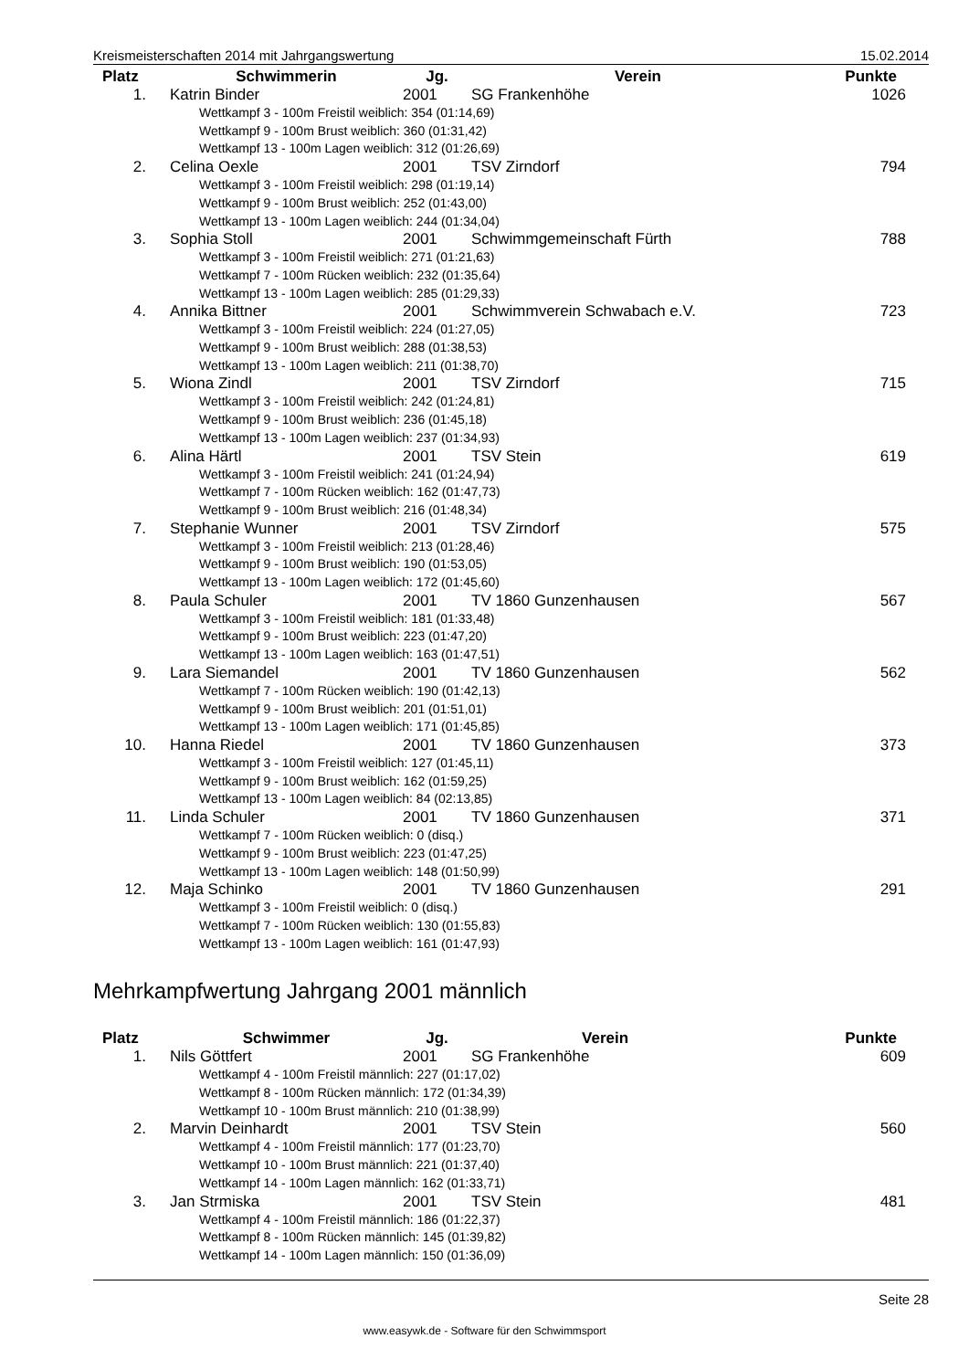Kreismeisterschaften 2014 mit Jahrgangswertung 15.02.2014
| Platz | Schwimmerin | Jg. | Verein | Punkte |
| --- | --- | --- | --- | --- |
| 1. | Katrin Binder | 2001 | SG Frankenhöhe | 1026 |
| Wettkampf 3 - 100m Freistil weiblich: 354 (01:14,69) Wettkampf 9 - 100m Brust weiblich: 360 (01:31,42) Wettkampf 13 - 100m Lagen weiblich: 312 (01:26,69) | | | | |
| 2. | Celina Oexle | 2001 | TSV Zirndorf | 794 |
| Wettkampf 3 - 100m Freistil weiblich: 298 (01:19,14) Wettkampf 9 - 100m Brust weiblich: 252 (01:43,00) Wettkampf 13 - 100m Lagen weiblich: 244 (01:34,04) | | | | |
| 3. | Sophia Stoll | 2001 | Schwimmgemeinschaft Fürth | 788 |
| Wettkampf 3 - 100m Freistil weiblich: 271 (01:21,63) Wettkampf 7 - 100m Rücken weiblich: 232 (01:35,64) Wettkampf 13 - 100m Lagen weiblich: 285 (01:29,33) | | | | |
| 4. | Annika Bittner | 2001 | Schwimmverein Schwabach e.V. | 723 |
| Wettkampf 3 - 100m Freistil weiblich: 224 (01:27,05) Wettkampf 9 - 100m Brust weiblich: 288 (01:38,53) Wettkampf 13 - 100m Lagen weiblich: 211 (01:38,70) | | | | |
| 5. | Wiona Zindl | 2001 | TSV Zirndorf | 715 |
| Wettkampf 3 - 100m Freistil weiblich: 242 (01:24,81) Wettkampf 9 - 100m Brust weiblich: 236 (01:45,18) Wettkampf 13 - 100m Lagen weiblich: 237 (01:34,93) | | | | |
| 6. | Alina Härtl | 2001 | TSV Stein | 619 |
| Wettkampf 3 - 100m Freistil weiblich: 241 (01:24,94) Wettkampf 7 - 100m Rücken weiblich: 162 (01:47,73) Wettkampf 9 - 100m Brust weiblich: 216 (01:48,34) | | | | |
| 7. | Stephanie Wunner | 2001 | TSV Zirndorf | 575 |
| Wettkampf 3 - 100m Freistil weiblich: 213 (01:28,46) Wettkampf 9 - 100m Brust weiblich: 190 (01:53,05) Wettkampf 13 - 100m Lagen weiblich: 172 (01:45,60) | | | | |
| 8. | Paula Schuler | 2001 | TV 1860 Gunzenhausen | 567 |
| Wettkampf 3 - 100m Freistil weiblich: 181 (01:33,48) Wettkampf 9 - 100m Brust weiblich: 223 (01:47,20) Wettkampf 13 - 100m Lagen weiblich: 163 (01:47,51) | | | | |
| 9. | Lara Siemandel | 2001 | TV 1860 Gunzenhausen | 562 |
| Wettkampf 7 - 100m Rücken weiblich: 190 (01:42,13) Wettkampf 9 - 100m Brust weiblich: 201 (01:51,01) Wettkampf 13 - 100m Lagen weiblich: 171 (01:45,85) | | | | |
| 10. | Hanna Riedel | 2001 | TV 1860 Gunzenhausen | 373 |
| Wettkampf 3 - 100m Freistil weiblich: 127 (01:45,11) Wettkampf 9 - 100m Brust weiblich: 162 (01:59,25) Wettkampf 13 - 100m Lagen weiblich: 84 (02:13,85) | | | | |
| 11. | Linda Schuler | 2001 | TV 1860 Gunzenhausen | 371 |
| Wettkampf 7 - 100m Rücken weiblich: 0 (disq.) Wettkampf 9 - 100m Brust weiblich: 223 (01:47,25) Wettkampf 13 - 100m Lagen weiblich: 148 (01:50,99) | | | | |
| 12. | Maja Schinko | 2001 | TV 1860 Gunzenhausen | 291 |
| Wettkampf 3 - 100m Freistil weiblich: 0 (disq.) Wettkampf 7 - 100m Rücken weiblich: 130 (01:55,83) Wettkampf 13 - 100m Lagen weiblich: 161 (01:47,93) | | | | |
Mehrkampfwertung Jahrgang 2001 männlich
| Platz | Schwimmer | Jg. | Verein | Punkte |
| --- | --- | --- | --- | --- |
| 1. | Nils Göttfert | 2001 | SG Frankenhöhe | 609 |
| Wettkampf 4 - 100m Freistil männlich: 227 (01:17,02) Wettkampf 8 - 100m Rücken männlich: 172 (01:34,39) Wettkampf 10 - 100m Brust männlich: 210 (01:38,99) | | | | |
| 2. | Marvin Deinhardt | 2001 | TSV Stein | 560 |
| Wettkampf 4 - 100m Freistil männlich: 177 (01:23,70) Wettkampf 10 - 100m Brust männlich: 221 (01:37,40) Wettkampf 14 - 100m Lagen männlich: 162 (01:33,71) | | | | |
| 3. | Jan Strmiska | 2001 | TSV Stein | 481 |
| Wettkampf 4 - 100m Freistil männlich: 186 (01:22,37) Wettkampf 8 - 100m Rücken männlich: 145 (01:39,82) Wettkampf 14 - 100m Lagen männlich: 150 (01:36,09) | | | | |
Seite 28
www.easywk.de - Software für den Schwimmsport